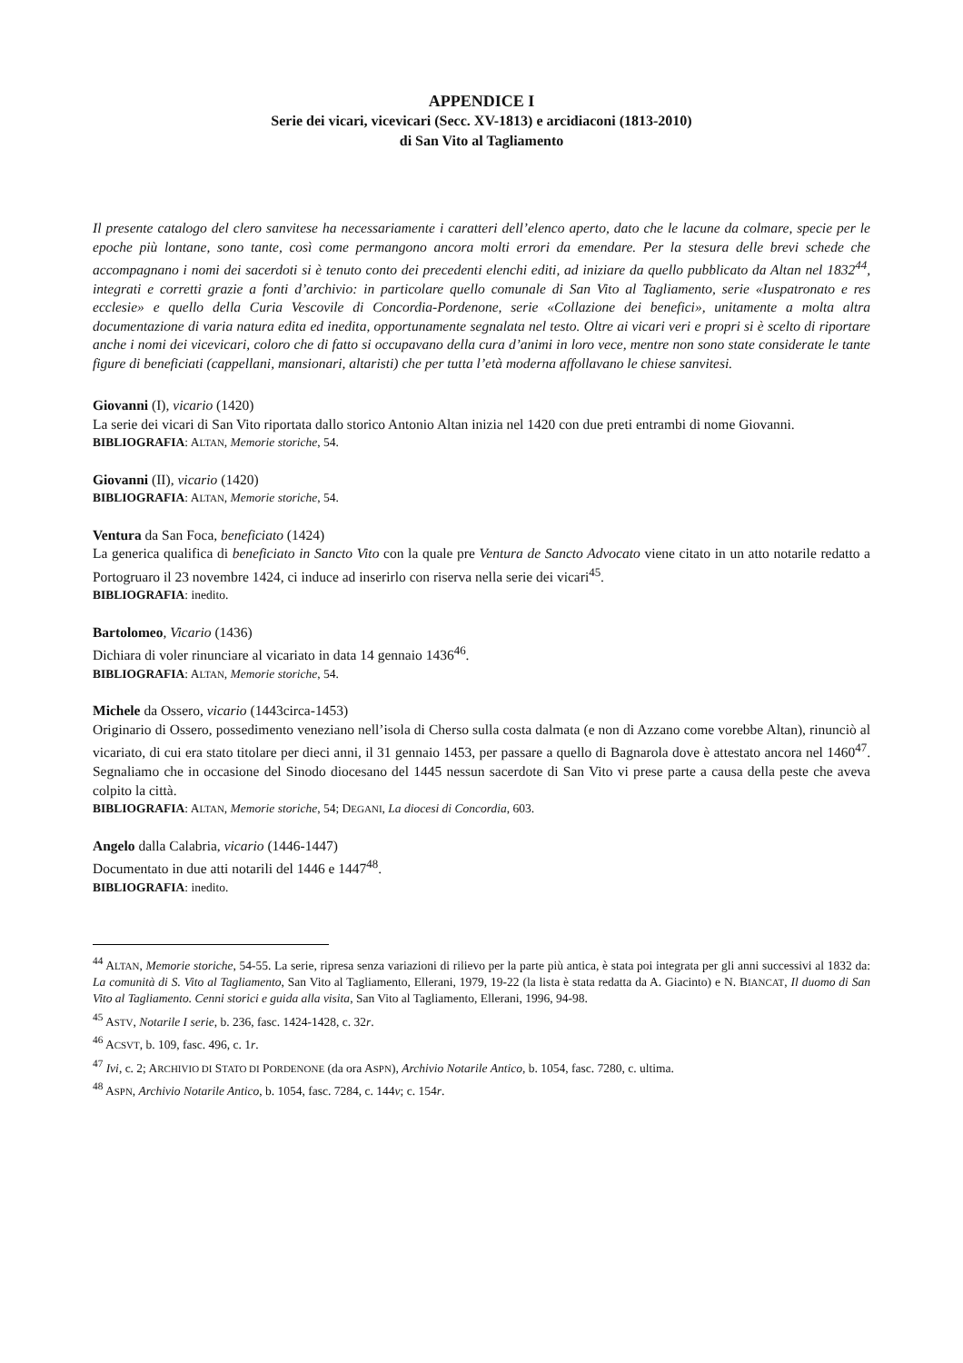APPENDICE I
Serie dei vicari, vicevicari (Secc. XV-1813) e arcidiaconi (1813-2010)
di San Vito al Tagliamento
Il presente catalogo del clero sanvitese ha necessariamente i caratteri dell’elenco aperto, dato che le lacune da colmare, specie per le epoche più lontane, sono tante, così come permangono ancora molti errori da emendare. Per la stesura delle brevi schede che accompagnano i nomi dei sacerdoti si è tenuto conto dei precedenti elenchi editi, ad iniziare da quello pubblicato da Altan nel 1832<sup>44</sup>, integrati e corretti grazie a fonti d’archivio: in particolare quello comunale di San Vito al Tagliamento, serie «Iuspatronato e res ecclesie» e quello della Curia Vescovile di Concordia-Pordenone, serie «Collazione dei benefici», unitamente a molta altra documentazione di varia natura edita ed inedita, opportunamente segnalata nel testo. Oltre ai vicari veri e propri si è scelto di riportare anche i nomi dei vicevicari, coloro che di fatto si occupavano della cura d’animi in loro vece, mentre non sono state considerate le tante figure di beneficiati (cappellani, mansionari, altaristi) che per tutta l’età moderna affollavano le chiese sanvitesi.
Giovanni (I), vicario (1420)
La serie dei vicari di San Vito riportata dallo storico Antonio Altan inizia nel 1420 con due preti entrambi di nome Giovanni.
BIBLIOGRAFIA: ALTAN, Memorie storiche, 54.
Giovanni (II), vicario (1420)
BIBLIOGRAFIA: ALTAN, Memorie storiche, 54.
Ventura da San Foca, beneficiato (1424)
La generica qualifica di beneficiato in Sancto Vito con la quale pre Ventura de Sancto Advocato viene citato in un atto notarile redatto a Portogruaro il 23 novembre 1424, ci induce ad inserirlo con riserva nella serie dei vicari<sup>45</sup>.
BIBLIOGRAFIA: inedito.
Bartolomeo, Vicario (1436)
Dichiara di voler rinunciare al vicariato in data 14 gennaio 1436<sup>46</sup>.
BIBLIOGRAFIA: ALTAN, Memorie storiche, 54.
Michele da Ossero, vicario (1443circa-1453)
Originario di Ossero, possedimento veneziano nell’isola di Cherso sulla costa dalmata (e non di Azzano come vorebbe Altan), rinunciò al vicariato, di cui era stato titolare per dieci anni, il 31 gennaio 1453, per passare a quello di Bagnarola dove è attestato ancora nel 1460<sup>47</sup>. Segnaliamo che in occasione del Sinodo diocesano del 1445 nessun sacerdote di San Vito vi prese parte a causa della peste che aveva colpito la città.
BIBLIOGRAFIA: ALTAN, Memorie storiche, 54; DEGANI, La diocesi di Concordia, 603.
Angelo dalla Calabria, vicario (1446-1447)
Documentato in due atti notarili del 1446 e 1447<sup>48</sup>.
BIBLIOGRAFIA: inedito.
<sup>44</sup> ALTAN, Memorie storiche, 54-55. La serie, ripresa senza variazioni di rilievo per la parte più antica, è stata poi integrata per gli anni successivi al 1832 da: La comunità di S. Vito al Tagliamento, San Vito al Tagliamento, Ellerani, 1979, 19-22 (la lista è stata redatta da A. Giacinto) e N. BIANCAT, Il duomo di San Vito al Tagliamento. Cenni storici e guida alla visita, San Vito al Tagliamento, Ellerani, 1996, 94-98.
<sup>45</sup> ASTV, Notarile I serie, b. 236, fasc. 1424-1428, c. 32r.
<sup>46</sup> ACSVT, b. 109, fasc. 496, c. 1r.
<sup>47</sup> Ivi, c. 2; ARCHIVIO DI STATO DI PORDENONE (da ora ASPN), Archivio Notarile Antico, b. 1054, fasc. 7280, c. ultima.
<sup>48</sup> ASPN, Archivio Notarile Antico, b. 1054, fasc. 7284, c. 144v; c. 154r.